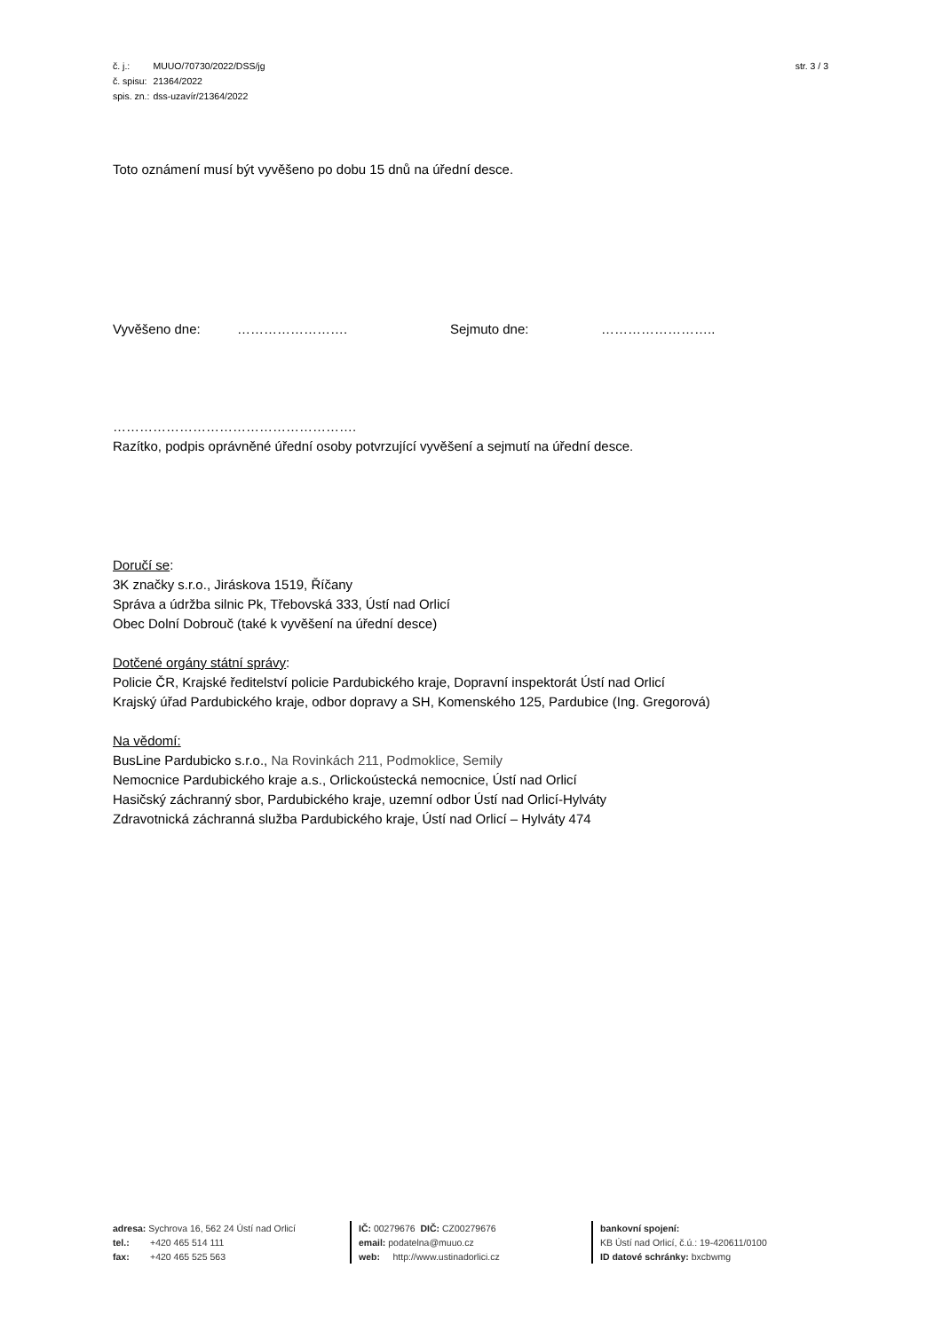| č. j.: | MUUO/70730/2022/DSS/jg |
| č. spisu: | 21364/2022 |
| spis. zn.: | dss-uzavír/21364/2022 |
str. 3 / 3
Toto oznámení musí být vyvěšeno po dobu 15 dnů na úřední desce.
Vyvěšeno dne: ……………………. Sejmuto dne: ……………………..
……………………………………………….
Razítko, podpis oprávněné úřední osoby potvrzující vyvěšení a sejmutí na úřední desce.
Doručí se:
3K značky s.r.o., Jiráskova 1519, Říčany
Správa a údržba silnic Pk, Třebovská 333, Ústí nad Orlicí
Obec Dolní Dobrouč (také k vyvěšení na úřední desce)
Dotčené orgány státní správy:
Policie ČR, Krajské ředitelství policie Pardubického kraje, Dopravní inspektorát Ústí nad Orlicí
Krajský úřad Pardubického kraje, odbor dopravy a SH, Komenského 125, Pardubice (Ing. Gregorová)
Na vědomí:
BusLine Pardubicko s.r.o., Na Rovinkách 211, Podmoklice, Semily
Nemocnice Pardubického kraje a.s., Orlickoústecká nemocnice, Ústí nad Orlicí
Hasičský záchranný sbor, Pardubického kraje, uzemní odbor Ústí nad Orlicí-Hylváty
Zdravotnická záchranná služba Pardubického kraje, Ústí nad Orlicí – Hylváty 474
adresa: Sychrova 16, 562 24 Ústí nad Orlicí
tel.: +420 465 514 111
fax: +420 465 525 563
IČ: 00279676 DIČ: CZ00279676
email: podatelna@muuo.cz
web: http://www.ustinadorlici.cz
bankovní spojení:
KB Ústí nad Orlicí, č.ú.: 19-420611/0100
ID datové schránky: bxcbwmg